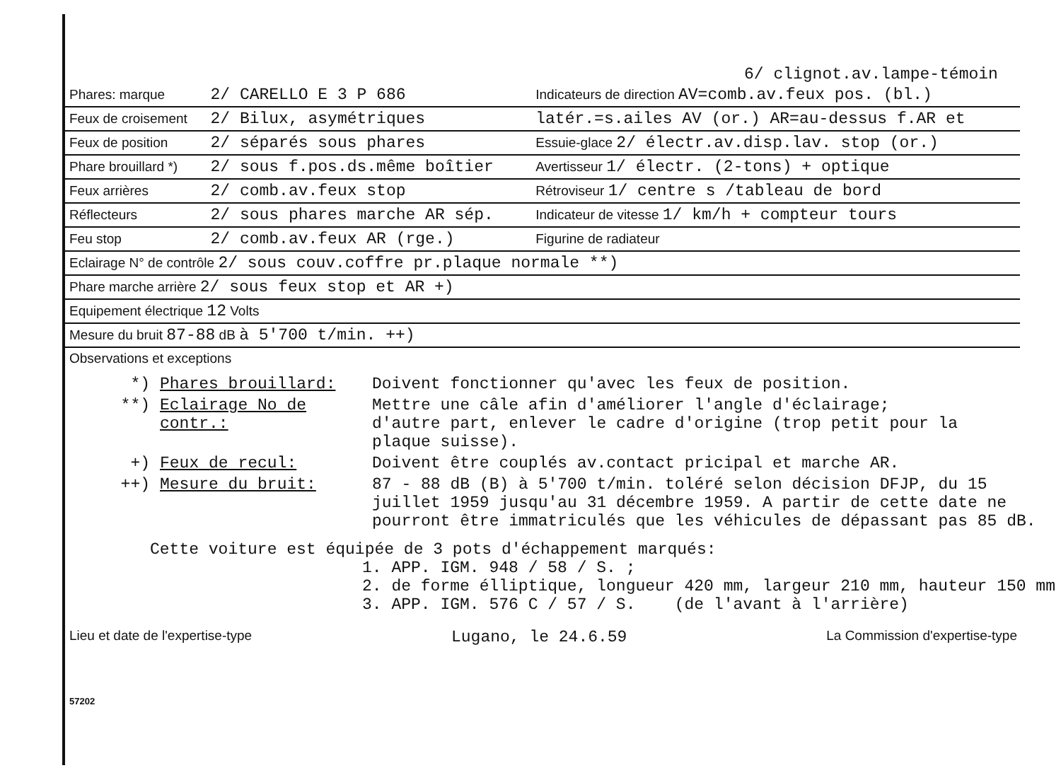6/ clignot.av.lampe-témoin
| Phares: marque | 2/ CARELLO E 3 P 686 | Indicateurs de direction AV=comb.av.feux pos. (bl.) |
| Feux de croisement | 2/ Bilux, asymétriques | latér.=s.ailes AV (or.) AR=au-dessus f.AR et |
| Feux de position | 2/ séparés sous phares | Essuie-glace 2/ électr.av.disp.lav. stop (or.) |
| Phare brouillard *) | 2/ sous f.pos.ds.même boîtier | Avertisseur 1/ électr. (2-tons) + optique |
| Feux arrières | 2/ comb.av.feux stop | Rétroviseur 1/ centre s /tableau de bord |
| Réflecteurs | 2/ sous phares marche AR sép. | Indicateur de vitesse 1/ km/h + compteur tours |
| Feu stop | 2/ comb.av.feux AR (rge.) | Figurine de radiateur |
| Eclairage N° de contrôle 2/ sous couv.coffre pr.plaque normale **) | | |
| Phare marche arrière 2/ sous feux stop et AR +) | | |
| Equipement électrique 12 Volts | | |
| Mesure du bruit 87-88 dB à 5'700 t/min. ++) | | |
Observations et exceptions
*) Phares brouillard: Doivent fonctionner qu'avec les feux de position.
**) Eclairage No de contr.: Mettre une câle afin d'améliorer l'angle d'éclairage;
d'autre part, enlever le cadre d'origine (trop petit pour la
plaque suisse).
+) Feux de recul: Doivent être couplés av.contact pricipal et marche AR.
++) Mesure du bruit: 87 - 88 dB (B) à 5'700 t/min. toléré selon décision DFJP, du 15
juillet 1959 jusqu'au 31 décembre 1959. A partir de cette date ne
pourront être immatriculés que les véhicules de dépassant pas 85 dB.
Cette voiture est équipée de 3 pots d'échappement marqués:
1. APP. IGM. 948 / 58 / S. ;
2. de forme élliptique, longueur 420 mm, largeur 210 mm, hauteur 150 mm
3. APP. IGM. 576 C / 57 / S. (de l'avant à l'arrière)
Lieu et date de l'expertise-type Lugano, le 24.6.59 La Commission d'expertise-type
57202